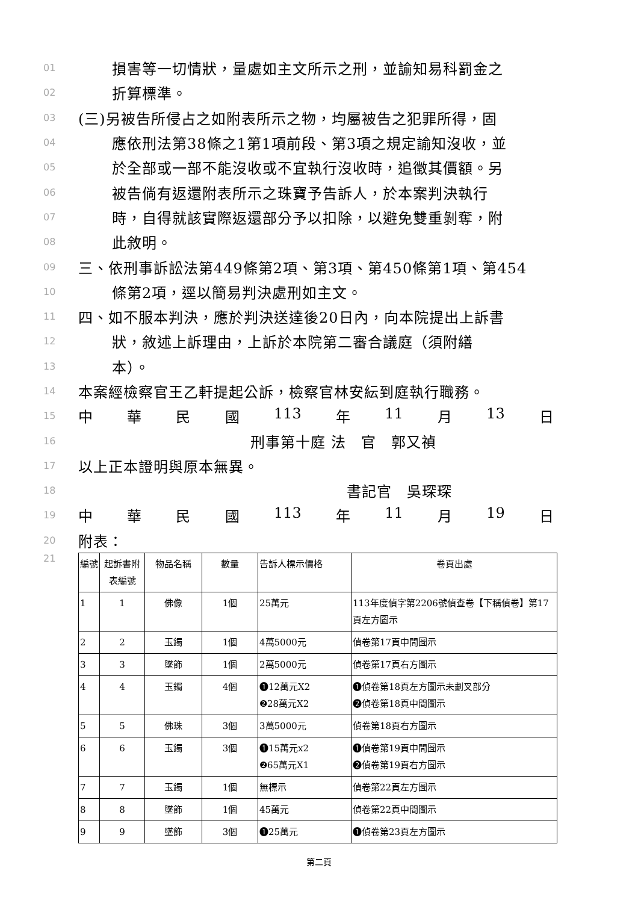01 損害等一切情狀，量處如主文所示之刑，並諭知易科罰金之
02 折算標準。
03 (三)另被告所侵占之如附表所示之物，均屬被告之犯罪所得，固
04 應依刑法第38條之1第1項前段、第3項之規定諭知沒收，並
05 於全部或一部不能沒收或不宜執行沒收時，追徵其價額。另
06 被告倘有返還附表所示之珠寶予告訴人，於本案判決執行
07 時，自得就該實際返還部分予以扣除，以避免雙重剝奪，附
08 此敘明。
09 三、依刑事訴訟法第449條第2項、第3項、第450條第1項、第454
10 條第2項，逕以簡易判決處刑如主文。
11 四、如不服本判決，應於判決送達後20日內，向本院提出上訴書
12 狀，敘述上訴理由，上訴於本院第二審合議庭（須附繕
13 本）。
14 本案經檢察官王乙軒提起公訴，檢察官林安紜到庭執行職務。
15 中華民國 113 年 11 月 13 日
16 刑事第十庭 法　官　郭又禎
17 以上正本證明與原本無異。
18 書記官　吳琛琛
19 中華民國 113 年 11 月 19 日
20 附表：
21
| 編號 | 起訴書附表編號 | 物品名稱 | 數量 | 告訴人標示價格 | 卷頁出處 |
| 1 | 1 | 佛像 | 1個 | 25萬元 | 113年度偵字第2206號偵查卷【下稱偵卷】第17頁左方圖示 |
| 2 | 2 | 玉鐲 | 1個 | 4萬5000元 | 偵卷第17頁中間圖示 |
| 3 | 3 | 墜飾 | 1個 | 2萬5000元 | 偵卷第17頁右方圖示 |
| 4 | 4 | 玉鐲 | 4個 | ❶12萬元X2 ❷28萬元X2 | ❶偵卷第18頁左方圖示未劃叉部分 ❷偵卷第18頁中間圖示 |
| 5 | 5 | 佛珠 | 3個 | 3萬5000元 | 偵卷第18頁右方圖示 |
| 6 | 6 | 玉鐲 | 3個 | ❶15萬元x2 ❷65萬元X1 | ❶偵卷第19頁中間圖示 ❷偵卷第19頁右方圖示 |
| 7 | 7 | 玉鐲 | 1個 | 無標示 | 偵卷第22頁左方圖示 |
| 8 | 8 | 墜飾 | 1個 | 45萬元 | 偵卷第22頁中間圖示 |
| 9 | 9 | 墜飾 | 3個 | ❶25萬元 | ❶偵卷第23頁左方圖示 |
第二頁